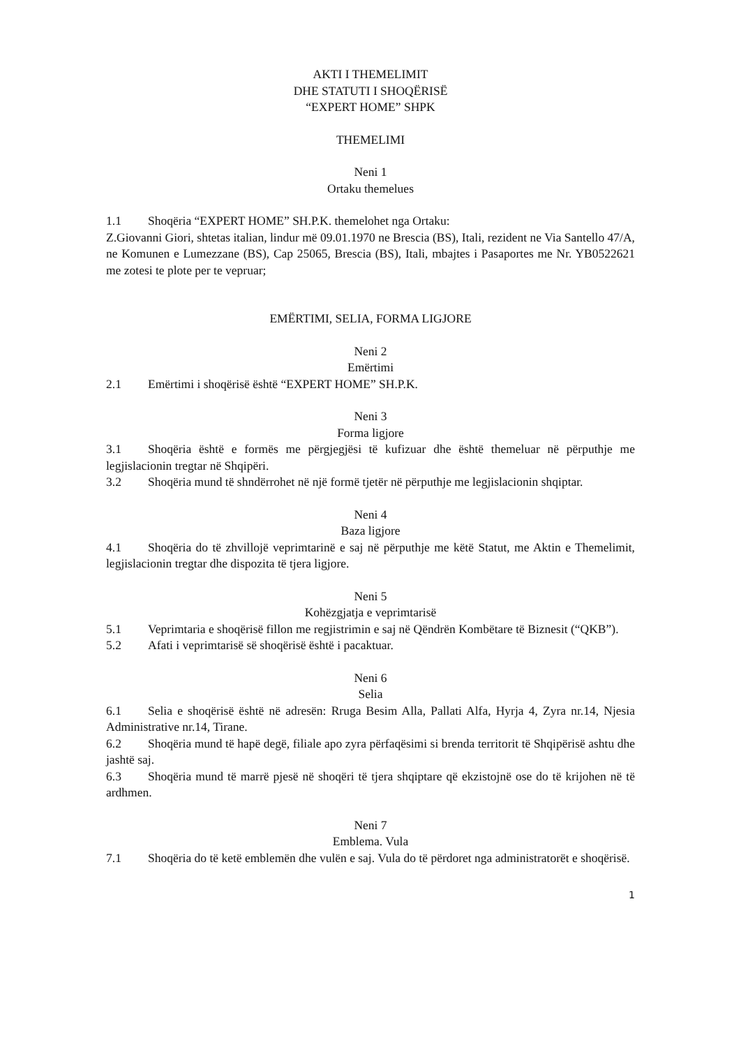AKTI I THEMELIMIT
DHE STATUTI I SHOQËRISË
“EXPERT HOME” SHPK
THEMELIMI
Neni 1
Ortaku themelues
1.1 Shoqëria “EXPERT HOME” SH.P.K. themelohet nga Ortaku:
Z.Giovanni Giori, shtetas italian, lindur më 09.01.1970 ne Brescia (BS), Itali, rezident ne Via Santello 47/A, ne Komunen e Lumezzane (BS), Cap 25065, Brescia (BS), Itali, mbajtes i Pasaportes me Nr. YB0522621 me zotesi te plote per te vepruar;
EMËRTIMI, SELIA, FORMA LIGJORE
Neni 2
Emërtimi
2.1 Emërtimi i shoqërisë është “EXPERT HOME” SH.P.K.
Neni 3
Forma ligjore
3.1 Shoqëria është e formës me përgjegjësi të kufizuar dhe është themeluar në përputhje me legjislacionin tregtar në Shqipëri.
3.2 Shoqëria mund të shndërrohet në një formë tjetër në përputhje me legjislacionin shqiptar.
Neni 4
Baza ligjore
4.1 Shoqëria do të zhvillojë veprimtarinë e saj në përputhje me këtë Statut, me Aktin e Themelimit, legjislacionin tregtar dhe dispozita të tjera ligjore.
Neni 5
Kohëzgjatja e veprimtarisë
5.1 Veprimtaria e shoqërisë fillon me regjistrimin e saj në Qëndrën Kombëtare të Biznesit (“QKB”).
5.2 Afati i veprimtarisë së shoqërisë është i pacaktuar.
Neni 6
Selia
6.1 Selia e shoqërisë është në adresën: Rruga Besim Alla, Pallati Alfa, Hyrja 4, Zyra nr.14, Njesia Administrative nr.14, Tirane.
6.2 Shoqëria mund të hapë degë, filiale apo zyra përfaqësimi si brenda territorit të Shqipërisë ashtu dhe jashtë saj.
6.3 Shoqëria mund të marrë pjesë në shoqëri të tjera shqiptare që ekzistojnë ose do të krijohen në të ardhmen.
Neni 7
Emblema. Vula
7.1 Shoqëria do të ketë emblemën dhe vulën e saj. Vula do të përdoret nga administratorët e shoqërisë.
1